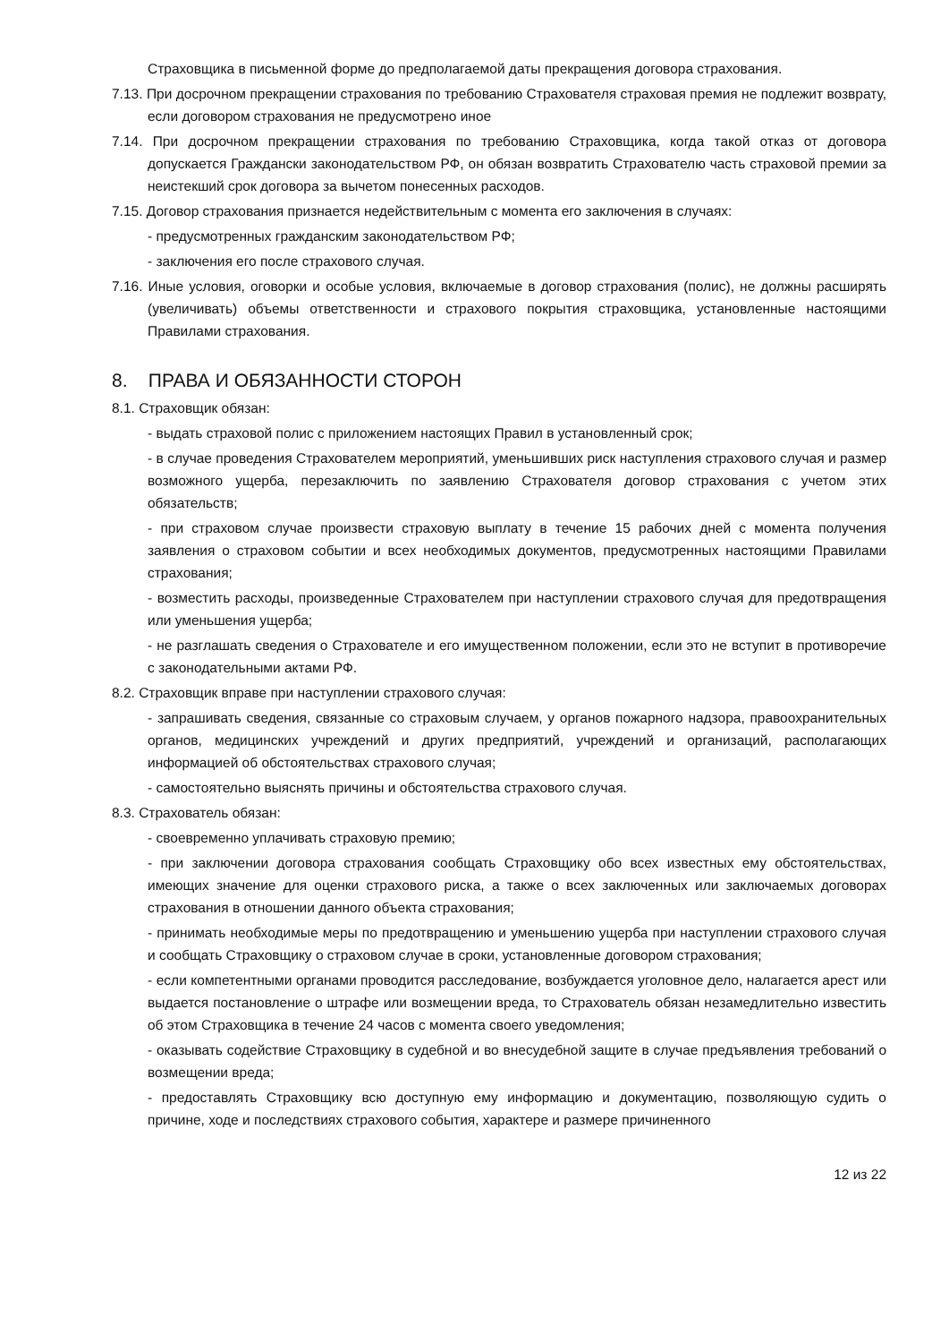Страховщика в письменной форме до предполагаемой даты прекращения договора страхования.
7.13. При досрочном прекращении страхования по требованию Страхователя страховая премия не подлежит возврату, если договором страхования не предусмотрено иное
7.14. При досрочном прекращении страхования по требованию Страховщика, когда такой отказ от договора допускается Граждански законодательством РФ, он обязан возвратить Страхователю часть страховой премии за неистекший срок договора за вычетом понесенных расходов.
7.15. Договор страхования признается недействительным с момента его заключения в случаях:
- предусмотренных гражданским законодательством РФ;
- заключения его после страхового случая.
7.16. Иные условия, оговорки и особые условия, включаемые в договор страхования (полис), не должны расширять (увеличивать) объемы ответственности и страхового покрытия страховщика, установленные настоящими Правилами страхования.
8. ПРАВА И ОБЯЗАННОСТИ СТОРОН
8.1. Страховщик обязан:
- выдать страховой полис с приложением настоящих Правил в установленный срок;
- в случае проведения Страхователем мероприятий, уменьшивших риск наступления страхового случая и размер возможного ущерба, перезаключить по заявлению Страхователя договор страхования с учетом этих обязательств;
- при страховом случае произвести страховую выплату в течение 15 рабочих дней с момента получения заявления о страховом событии и всех необходимых документов, предусмотренных настоящими Правилами страхования;
- возместить расходы, произведенные Страхователем при наступлении страхового случая для предотвращения или уменьшения ущерба;
- не разглашать сведения о Страхователе и его имущественном положении, если это не вступит в противоречие с законодательными актами РФ.
8.2. Страховщик вправе при наступлении страхового случая:
- запрашивать сведения, связанные со страховым случаем, у органов пожарного надзора, правоохранительных органов, медицинских учреждений и других предприятий, учреждений и организаций, располагающих информацией об обстоятельствах страхового случая;
- самостоятельно выяснять причины и обстоятельства страхового случая.
8.3. Страхователь обязан:
- своевременно уплачивать страховую премию;
- при заключении договора страхования сообщать Страховщику обо всех известных ему обстоятельствах, имеющих значение для оценки страхового риска, а также о всех заключенных или заключаемых договорах страхования в отношении данного объекта страхования;
- принимать необходимые меры по предотвращению и уменьшению ущерба при наступлении страхового случая и сообщать Страховщику о страховом случае в сроки, установленные договором страхования;
- если компетентными органами проводится расследование, возбуждается уголовное дело, налагается арест или выдается постановление о штрафе или возмещении вреда, то Страхователь обязан незамедлительно известить об этом Страховщика в течение 24 часов с момента своего уведомления;
- оказывать содействие Страховщику в судебной и во внесудебной защите в случае предъявления требований о возмещении вреда;
- предоставлять Страховщику всю доступную ему информацию и документацию, позволяющую судить о причине, ходе и последствиях страхового события, характере и размере причиненного
12 из 22